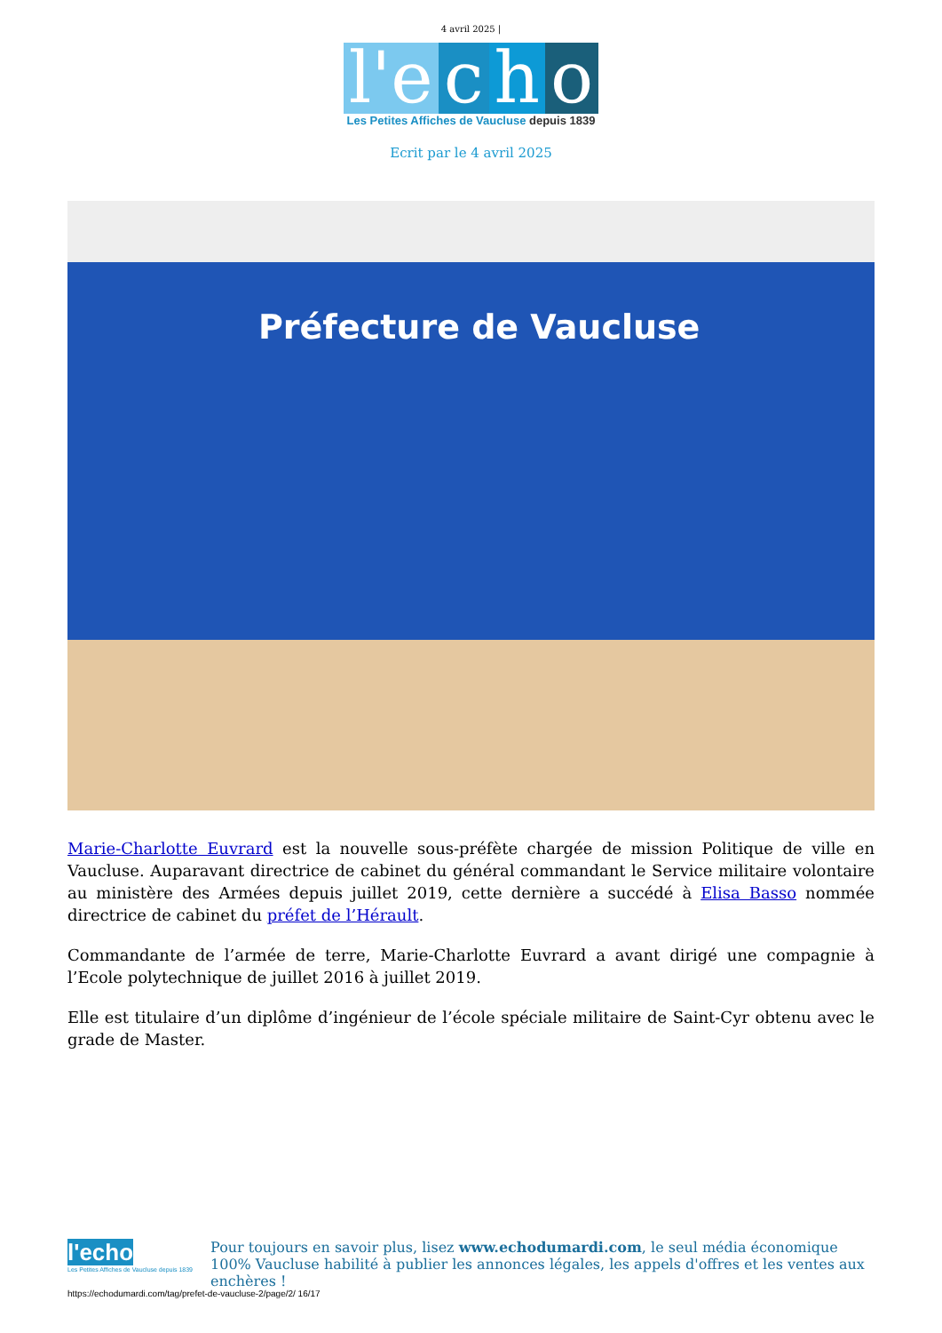4 avril 2025 |
l'e c h o
Les Petites Affiches de Vaucluse depuis 1839
Ecrit par le 4 avril 2025
Préfecture de Vaucluse
Marie-Charlotte Euvrard est la nouvelle sous-préfète chargée de mission Politique de ville en Vaucluse. Auparavant directrice de cabinet du général commandant le Service militaire volontaire au ministère des Armées depuis juillet 2019, cette dernière a succédé à Elisa Basso nommée directrice de cabinet du préfet de l’Hérault.
Commandante de l’armée de terre, Marie-Charlotte Euvrard a avant dirigé une compagnie à l’Ecole polytechnique de juillet 2016 à juillet 2019.
Elle est titulaire d’un diplôme d’ingénieur de l’école spéciale militaire de Saint-Cyr obtenu avec le grade de Master.
l'echo
Les Petites Affiches de Vaucluse depuis 1839
Pour toujours en savoir plus, lisez www.echodumardi.com, le seul média économique 100% Vaucluse habilité à publier les annonces légales, les appels d'offres et les ventes aux enchères !
https://echodumardi.com/tag/prefet-de-vaucluse-2/page/2/ 16/17